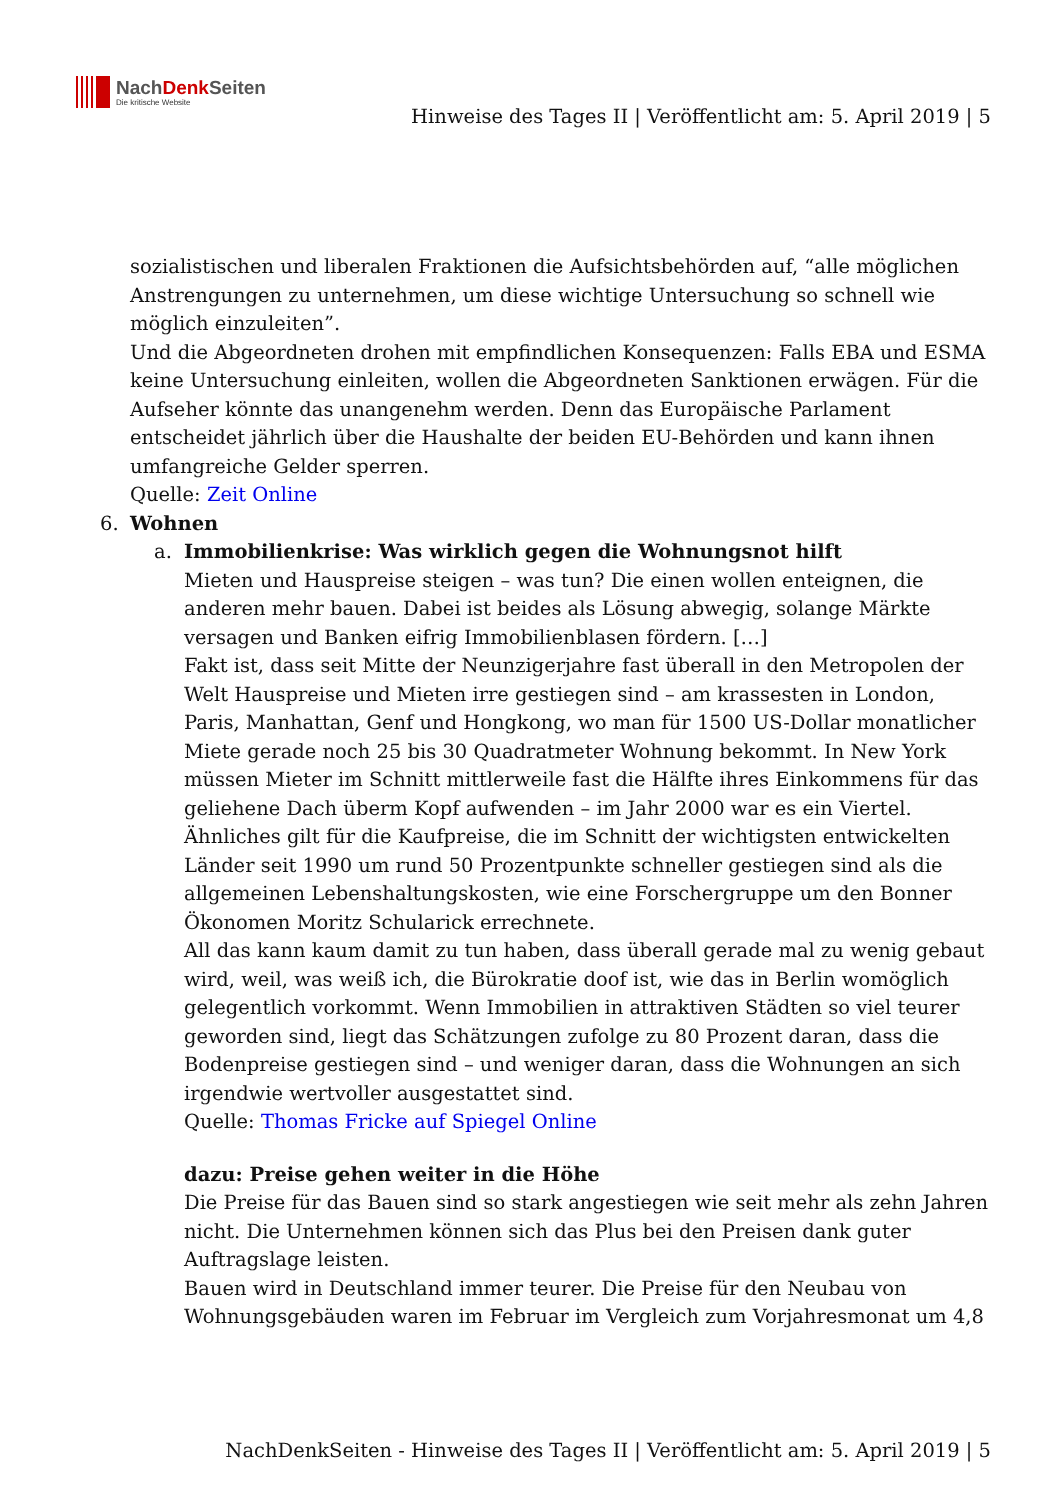NachDenk Seiten
Die kritische Website
Hinweise des Tages II | Veröffentlicht am: 5. April 2019 | 5
sozialistischen und liberalen Fraktionen die Aufsichtsbehörden auf, “alle möglichen Anstrengungen zu unternehmen, um diese wichtige Untersuchung so schnell wie möglich einzuleiten”.
Und die Abgeordneten drohen mit empfindlichen Konsequenzen: Falls EBA und ESMA keine Untersuchung einleiten, wollen die Abgeordneten Sanktionen erwägen. Für die Aufseher könnte das unangenehm werden. Denn das Europäische Parlament entscheidet jährlich über die Haushalte der beiden EU-Behörden und kann ihnen umfangreiche Gelder sperren.
Quelle: Zeit Online
6. Wohnen
a. Immobilienkrise: Was wirklich gegen die Wohnungsnot hilft
Mieten und Hauspreise steigen – was tun? Die einen wollen enteignen, die anderen mehr bauen. Dabei ist beides als Lösung abwegig, solange Märkte versagen und Banken eifrig Immobilienblasen fördern. […]
Fakt ist, dass seit Mitte der Neunzigerjahre fast überall in den Metropolen der Welt Hauspreise und Mieten irre gestiegen sind – am krassesten in London, Paris, Manhattan, Genf und Hongkong, wo man für 1500 US-Dollar monatlicher Miete gerade noch 25 bis 30 Quadratmeter Wohnung bekommt. In New York müssen Mieter im Schnitt mittlerweile fast die Hälfte ihres Einkommens für das geliehene Dach überm Kopf aufwenden – im Jahr 2000 war es ein Viertel. Ähnliches gilt für die Kaufpreise, die im Schnitt der wichtigsten entwickelten Länder seit 1990 um rund 50 Prozentpunkte schneller gestiegen sind als die allgemeinen Lebenshaltungskosten, wie eine Forschergruppe um den Bonner Ökonomen Moritz Schularick errechnete.
All das kann kaum damit zu tun haben, dass überall gerade mal zu wenig gebaut wird, weil, was weiß ich, die Bürokratie doof ist, wie das in Berlin womöglich gelegentlich vorkommt. Wenn Immobilien in attraktiven Städten so viel teurer geworden sind, liegt das Schätzungen zufolge zu 80 Prozent daran, dass die Bodenpreise gestiegen sind – und weniger daran, dass die Wohnungen an sich irgendwie wertvoller ausgestattet sind.
Quelle: Thomas Fricke auf Spiegel Online
dazu: Preise gehen weiter in die Höhe
Die Preise für das Bauen sind so stark angestiegen wie seit mehr als zehn Jahren nicht. Die Unternehmen können sich das Plus bei den Preisen dank guter Auftragslage leisten.
Bauen wird in Deutschland immer teurer. Die Preise für den Neubau von Wohnungsgebäuden waren im Februar im Vergleich zum Vorjahresmonat um 4,8
NachDenkSeiten - Hinweise des Tages II | Veröffentlicht am: 5. April 2019 | 5